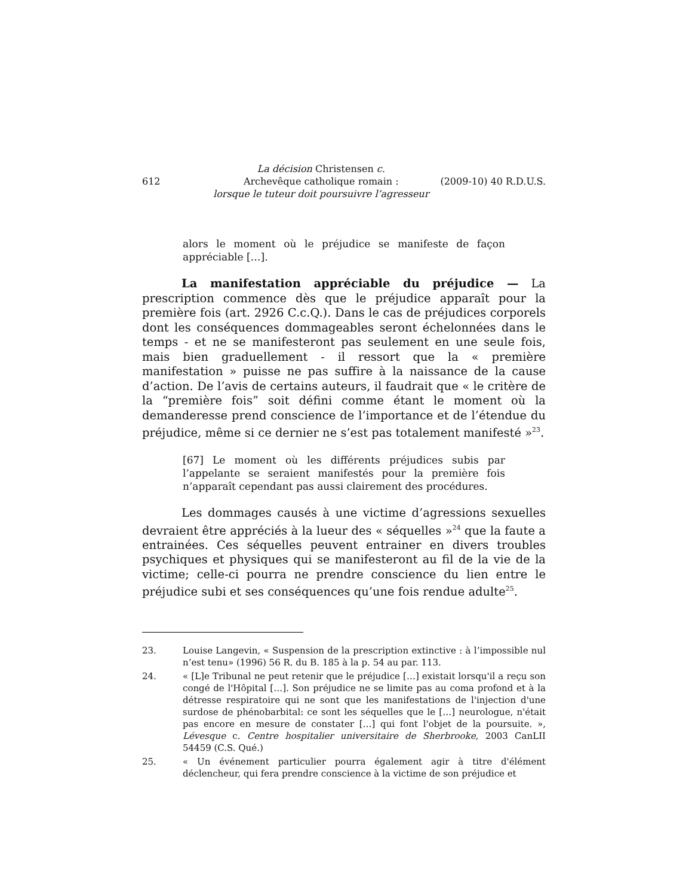612
La décision Christensen c.
Archevêque catholique romain :
lorsque le tuteur doit poursuivre l’agresseur
(2009-10) 40 R.D.U.S.
alors le moment où le préjudice se manifeste de façon appréciable […].
La manifestation appréciable du préjudice — La prescription commence dès que le préjudice apparaît pour la première fois (art. 2926 C.c.Q.). Dans le cas de préjudices corporels dont les conséquences dommageables seront échelonnées dans le temps - et ne se manifesteront pas seulement en une seule fois, mais bien graduellement - il ressort que la « première manifestation » puisse ne pas suffire à la naissance de la cause d’action. De l’avis de certains auteurs, il faudrait que « le critère de la “première fois” soit défini comme étant le moment où la demanderesse prend conscience de l’importance et de l’étendue du préjudice, même si ce dernier ne s’est pas totalement manifesté »<sup>23</sup>.
[67] Le moment où les différents préjudices subis par l’appelante se seraient manifestés pour la première fois n’apparaît cependant pas aussi clairement des procédures.
Les dommages causés à une victime d’agressions sexuelles devraient être appréciés à la lueur des « séquelles »<sup>24</sup> que la faute a entrainées. Ces séquelles peuvent entrainer en divers troubles psychiques et physiques qui se manifesteront au fil de la vie de la victime; celle-ci pourra ne prendre conscience du lien entre le préjudice subi et ses conséquences qu’une fois rendue adulte<sup>25</sup>.
23. Louise Langevin, « Suspension de la prescription extinctive : à l’impossible nul n’est tenu» (1996) 56 R. du B. 185 à la p. 54 au par. 113.
24. « [L]e Tribunal ne peut retenir que le préjudice […] existait lorsqu'il a reçu son congé de l'Hôpital […]. Son préjudice ne se limite pas au coma profond et à la détresse respiratoire qui ne sont que les manifestations de l'injection d'une surdose de phénobarbital: ce sont les séquelles que le […] neurologue, n'était pas encore en mesure de constater […] qui font l'objet de la poursuite. », Lévesque c. Centre hospitalier universitaire de Sherbrooke, 2003 CanLII 54459 (C.S. Qué.)
25. « Un événement particulier pourra également agir à titre d'élément déclencheur, qui fera prendre conscience à la victime de son préjudice et